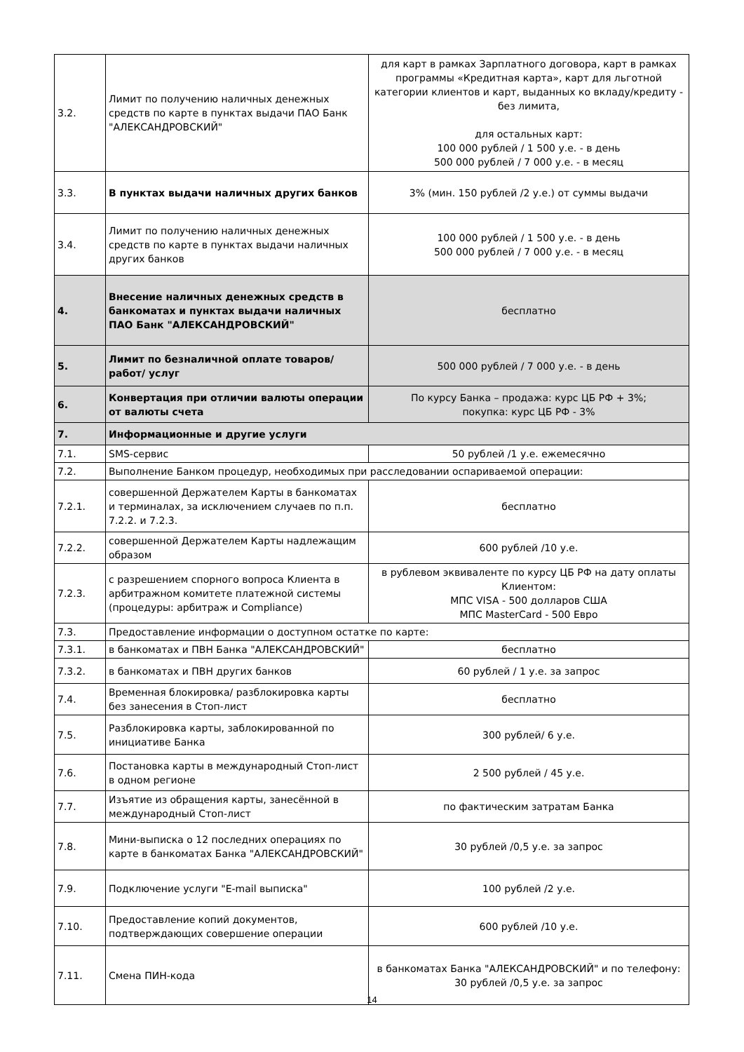| 3.2. | Лимит по получению наличных денежных средств по карте в пунктах выдачи ПАО Банк "АЛЕКСАНДРОВСКИЙ" | для карт в рамках Зарплатного договора, карт в рамках программы «Кредитная карта», карт для льготной категории клиентов и карт, выданных ко вкладу/кредиту - без лимита, для остальных карт: 100 000 рублей / 1 500 у.е. - в день 500 000 рублей / 7 000 у.е. - в месяц |
| 3.3. | В пунктах выдачи наличных других банков | 3% (мин. 150 рублей /2 у.е.) от суммы выдачи |
| 3.4. | Лимит по получению наличных денежных средств по карте в пунктах выдачи наличных других банков | 100 000 рублей / 1 500 у.е. - в день 500 000 рублей / 7 000 у.е. - в месяц |
| 4. | Внесение наличных денежных средств в банкоматах и пунктах выдачи наличных ПАО Банк "АЛЕКСАНДРОВСКИЙ" | бесплатно |
| 5. | Лимит по безналичной оплате товаров/работ/ услуг | 500 000 рублей / 7 000 у.е. - в день |
| 6. | Конвертация при отличии валюты операции от валюты счета | По курсу Банка – продажа: курс ЦБ РФ + 3%; покупка: курс ЦБ РФ - 3% |
| 7. | Информационные и другие услуги | |
| 7.1. | SMS-сервис | 50 рублей /1 у.е. ежемесячно |
| 7.2. | Выполнение Банком процедур, необходимых при расследовании оспариваемой операции: | |
| 7.2.1. | совершенной Держателем Карты в банкоматах и терминалах, за исключением случаев по п.п. 7.2.2. и 7.2.3. | бесплатно |
| 7.2.2. | совершенной Держателем Карты надлежащим образом | 600 рублей /10 у.е. |
| 7.2.3. | с разрешением спорного вопроса Клиента в арбитражном комитете платежной системы (процедуры: арбитраж и Compliance) | в рублевом эквиваленте по курсу ЦБ РФ на дату оплаты Клиентом: МПС VISA - 500 долларов США МПС MasterCard - 500 Евро |
| 7.3. | Предоставление информации о доступном остатке по карте: | |
| 7.3.1. | в банкоматах и ПВН Банка "АЛЕКСАНДРОВСКИЙ" | бесплатно |
| 7.3.2. | в банкоматах и ПВН других банков | 60 рублей / 1 у.е. за запрос |
| 7.4. | Временная блокировка/ разблокировка карты без занесения в Стоп-лист | бесплатно |
| 7.5. | Разблокировка карты, заблокированной по инициативе Банка | 300 рублей/ 6 у.е. |
| 7.6. | Постановка карты в международный Стоп-лист в одном регионе | 2 500 рублей / 45 у.е. |
| 7.7. | Изъятие из обращения карты, занесённой в международный Стоп-лист | по фактическим затратам Банка |
| 7.8. | Мини-выписка о 12 последних операциях по карте в банкоматах Банка "АЛЕКСАНДРОВСКИЙ" | 30 рублей /0,5 у.е. за запрос |
| 7.9. | Подключение услуги "E-mail выписка" | 100 рублей /2 у.е. |
| 7.10. | Предоставление копий документов, подтверждающих совершение операции | 600 рублей /10 у.е. |
| 7.11. | Смена ПИН-кода | в банкоматах Банка "АЛЕКСАНДРОВСКИЙ" и по телефону: 30 рублей /0,5 у.е. за запрос |
14